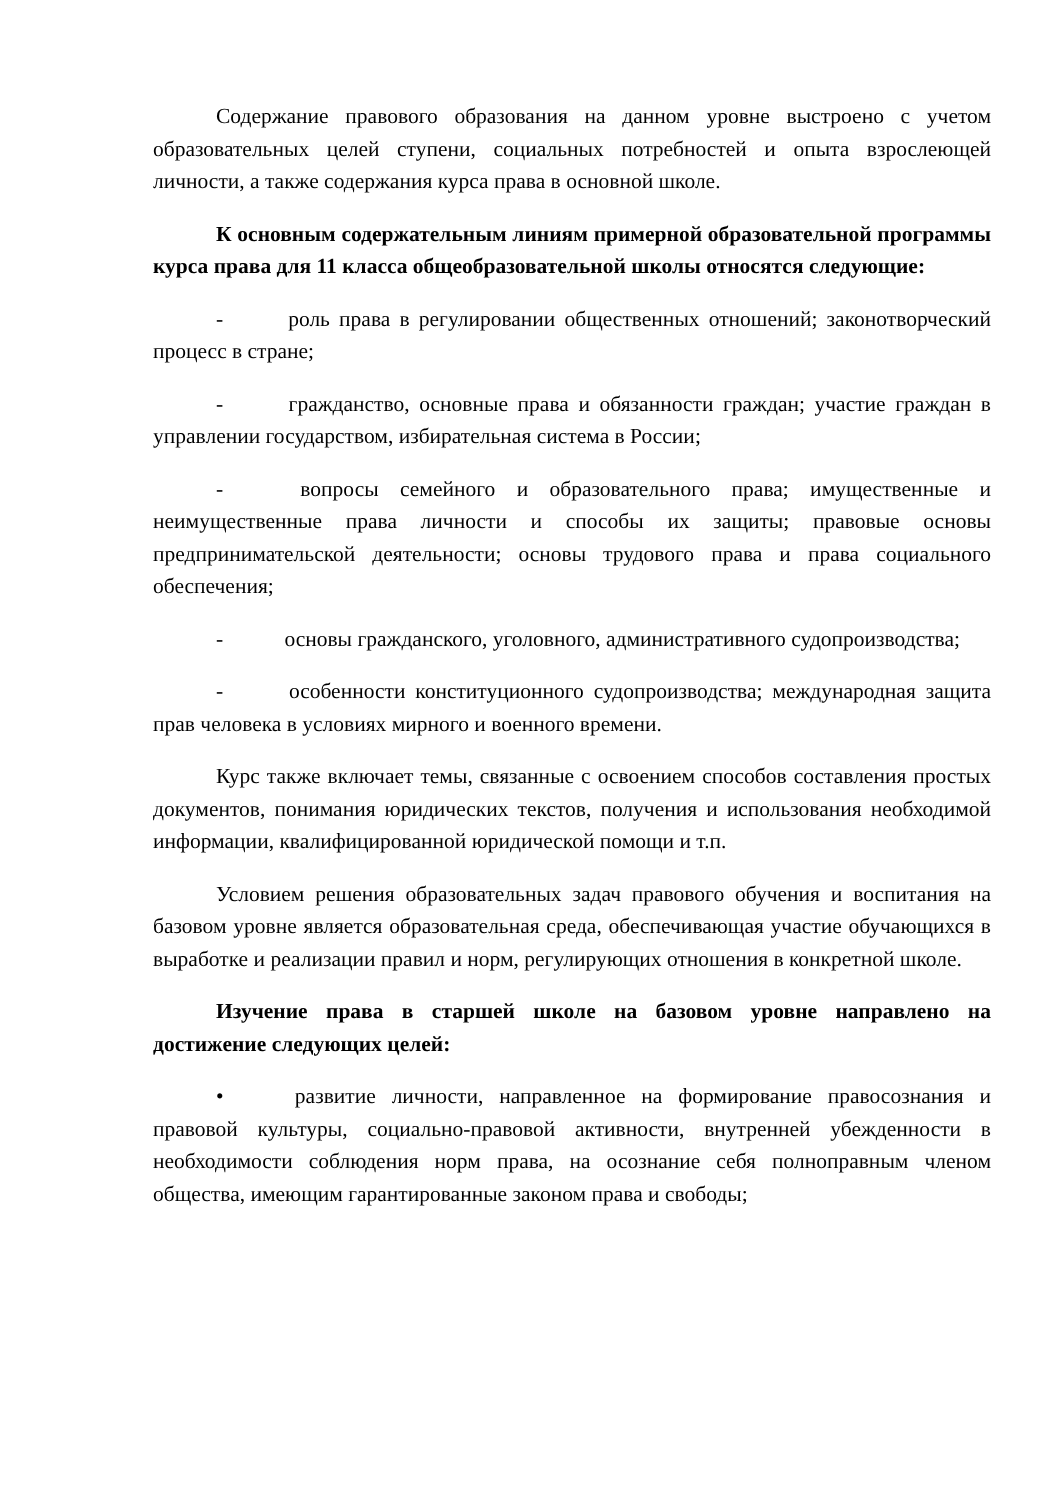Содержание правового образования на данном уровне выстроено с учетом образовательных целей ступени, социальных потребностей и опыта взрослеющей личности, а также содержания курса права в основной школе.
К основным содержательным линиям примерной образовательной программы курса права для 11 класса общеобразовательной школы относятся следующие:
- роль права в регулировании общественных отношений; законотворческий процесс в стране;
- гражданство, основные права и обязанности граждан; участие граждан в управлении государством, избирательная система в России;
- вопросы семейного и образовательного права; имущественные и неимущественные права личности и способы их защиты; правовые основы предпринимательской деятельности; основы трудового права и права социального обеспечения;
- основы гражданского, уголовного, административного судопроизводства;
- особенности конституционного судопроизводства; международная защита прав человека в условиях мирного и военного времени.
Курс также включает темы, связанные с освоением способов составления простых документов, понимания юридических текстов, получения и использования необходимой информации, квалифицированной юридической помощи и т.п.
Условием решения образовательных задач правового обучения и воспитания на базовом уровне является образовательная среда, обеспечивающая участие обучающихся в выработке и реализации правил и норм, регулирующих отношения в конкретной школе.
Изучение права в старшей школе на базовом уровне направлено на достижение следующих целей:
• развитие личности, направленное на формирование правосознания и правовой культуры, социально-правовой активности, внутренней убежденности в необходимости соблюдения норм права, на осознание себя полноправным членом общества, имеющим гарантированные законом права и свободы;